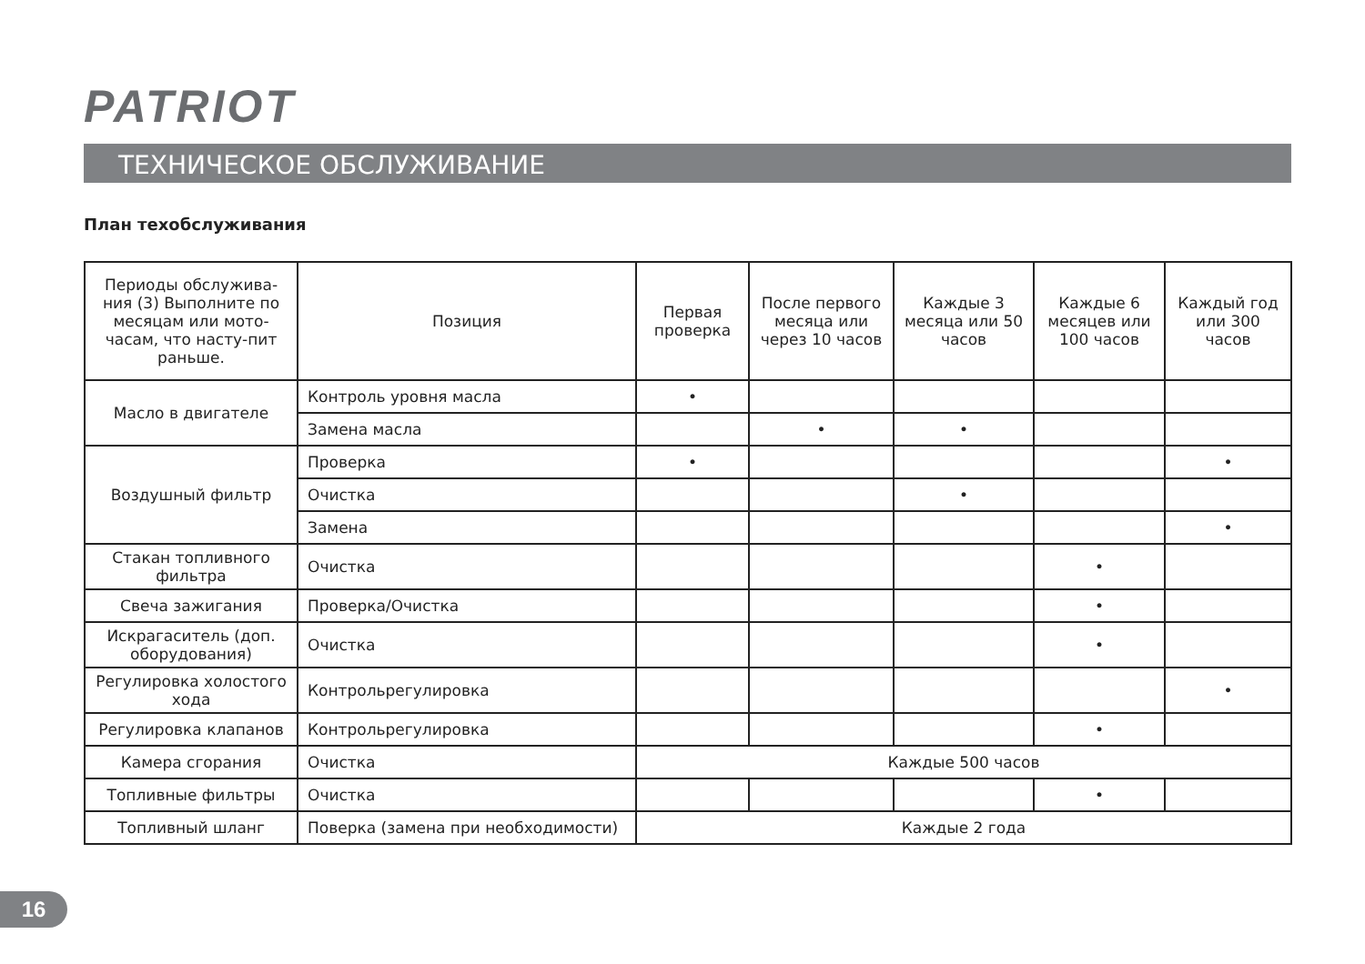PATRIOT
ТЕХНИЧЕСКОЕ ОБСЛУЖИВАНИЕ
План техобслуживания
| Периоды обслужива-ния (3) Выполните по месяцам или мото-часам, что насту-пит раньше. | Позиция | Первая проверка | После первого месяца или через 10 часов | Каждые 3 месяца или 50 часов | Каждые 6 месяцев или 100 часов | Каждый год или 300 часов |
| Масло в двигателе | Контроль уровня масла | • | | | | |
| | Замена масла | | • | • | | |
| Воздушный фильтр | Проверка | • | | | | • |
| | Очистка | | | • | | |
| | Замена | | | | | • |
| Стакан топливного фильтра | Очистка | | | | • | |
| Свеча зажигания | Проверка/Очистка | | | | • | |
| Искрагаситель (доп. оборудования) | Очистка | | | | • | |
| Регулировка холостого хода | Контрольрегулировка | | | | | • |
| Регулировка клапанов | Контрольрегулировка | | | | • | |
| Камера сгорания | Очистка | Каждые 500 часов | | | | |
| Топливные фильтры | Очистка | | | | • | |
| Топливный шланг | Поверка (замена при необходимости) | Каждые 2 года | | | | |
16